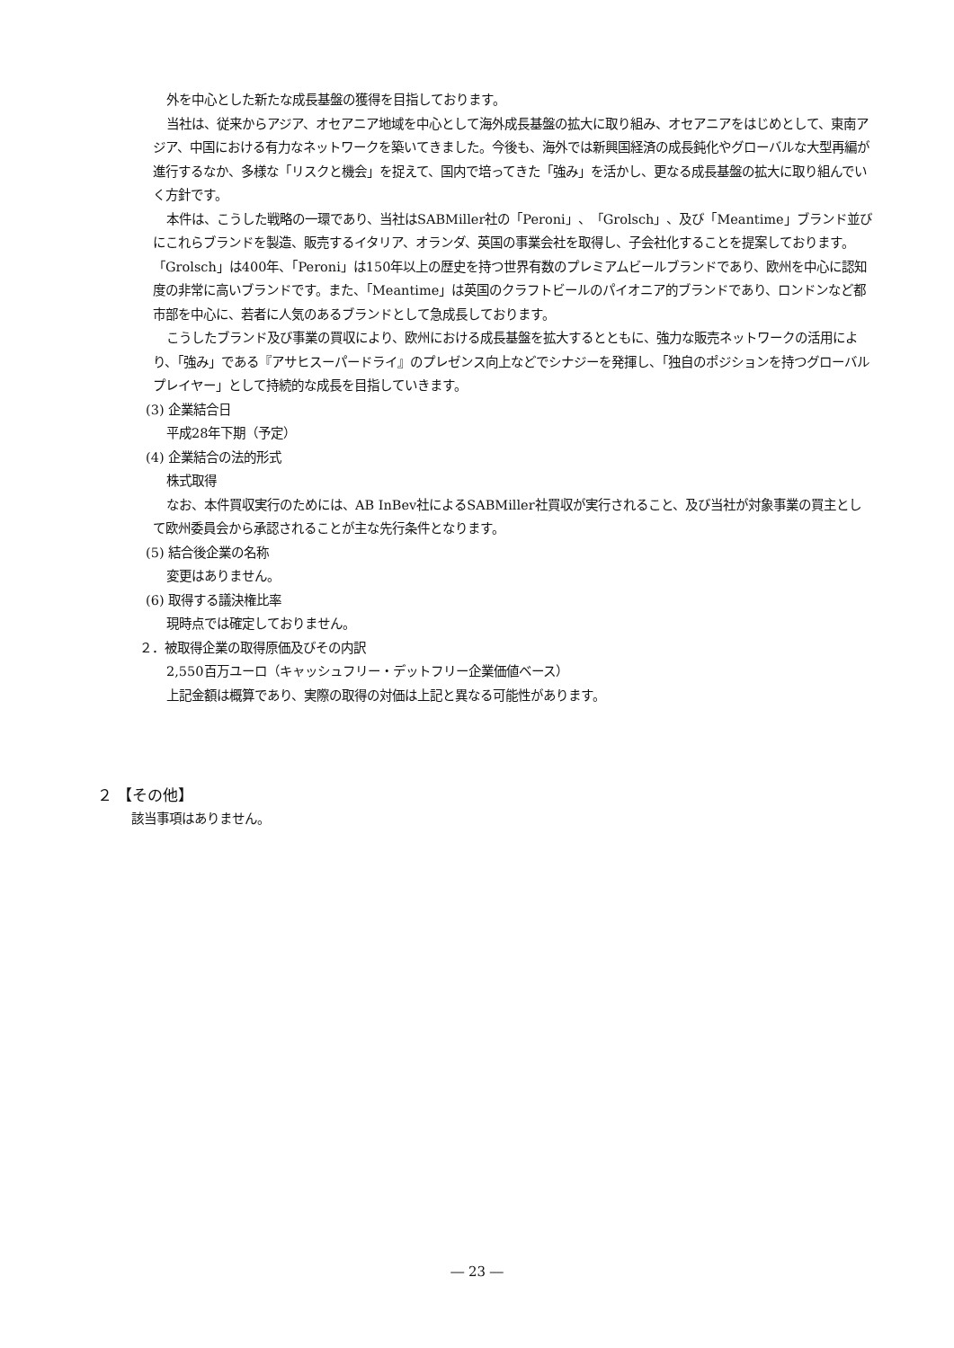外を中心とした新たな成長基盤の獲得を目指しております。
当社は、従来からアジア、オセアニア地域を中心として海外成長基盤の拡大に取り組み、オセアニアをはじめとして、東南アジア、中国における有力なネットワークを築いてきました。今後も、海外では新興国経済の成長鈍化やグローバルな大型再編が進行するなか、多様な「リスクと機会」を捉えて、国内で培ってきた「強み」を活かし、更なる成長基盤の拡大に取り組んでいく方針です。
本件は、こうした戦略の一環であり、当社はSABMiller社の「Peroni」、「Grolsch」、及び「Meantime」ブランド並びにこれらブランドを製造、販売するイタリア、オランダ、英国の事業会社を取得し、子会社化することを提案しております。「Grolsch」は400年、「Peroni」は150年以上の歴史を持つ世界有数のプレミアムビールブランドであり、欧州を中心に認知度の非常に高いブランドです。また、「Meantime」は英国のクラフトビールのパイオニア的ブランドであり、ロンドンなど都市部を中心に、若者に人気のあるブランドとして急成長しております。
こうしたブランド及び事業の買収により、欧州における成長基盤を拡大するとともに、強力な販売ネットワークの活用により、「強み」である『アサヒスーパードライ』のプレゼンス向上などでシナジーを発揮し、「独自のポジションを持つグローバルプレイヤー」として持続的な成長を目指していきます。
(3) 企業結合日
平成28年下期（予定）
(4) 企業結合の法的形式
株式取得
なお、本件買収実行のためには、AB InBev社によるSABMiller社買収が実行されること、及び当社が対象事業の買主として欧州委員会から承認されることが主な先行条件となります。
(5) 結合後企業の名称
変更はありません。
(6) 取得する議決権比率
現時点では確定しておりません。
２．被取得企業の取得原価及びその内訳
2,550百万ユーロ（キャッシュフリー・デットフリー企業価値ベース）
上記金額は概算であり、実際の取得の対価は上記と異なる可能性があります。
２ 【その他】
該当事項はありません。
― 23 ―